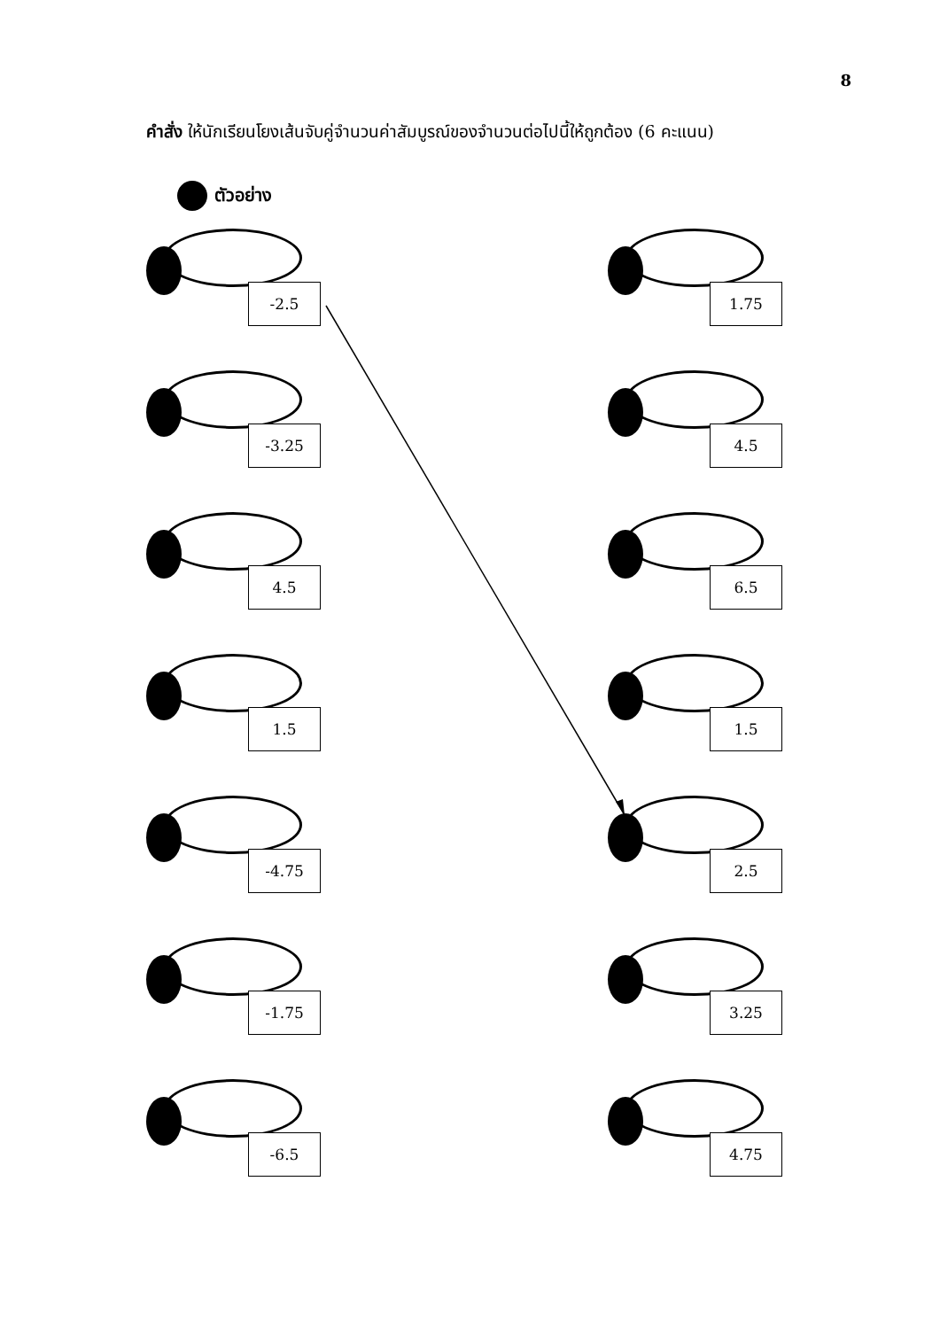8
คำสั่ง ให้นักเรียนโยงเส้นจับคู่จำนวนค่าสัมบูรณ์ของจำนวนต่อไปนี้ให้ถูกต้อง (6 คะแนน)
ตัวอย่าง
-2.5
-3.25
4.5
1.5
-4.75
-1.75
-6.5
1.75
4.5
6.5
1.5
2.5
3.25
4.75